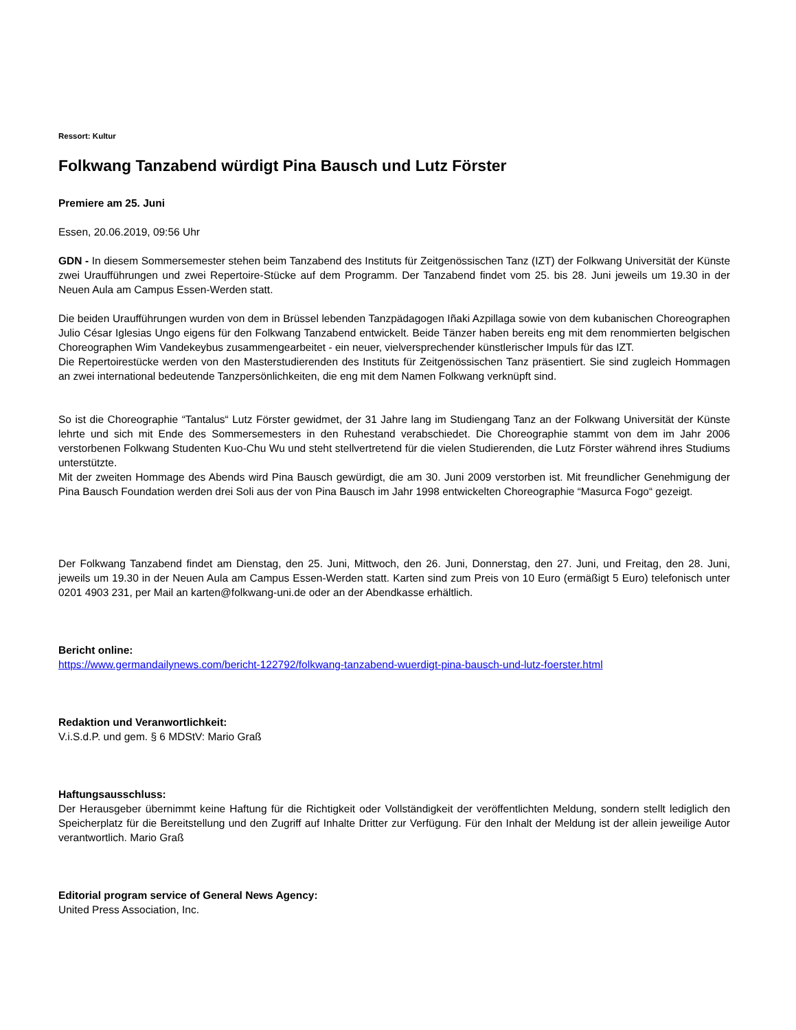Ressort: Kultur
Folkwang Tanzabend würdigt Pina Bausch und Lutz Förster
Premiere am 25. Juni
Essen, 20.06.2019, 09:56 Uhr
GDN - In diesem Sommersemester stehen beim Tanzabend des Instituts für Zeitgenössischen Tanz (IZT) der Folkwang Universität der Künste zwei Uraufführungen und zwei Repertoire-Stücke auf dem Programm. Der Tanzabend findet vom 25. bis 28. Juni jeweils um 19.30 in der Neuen Aula am Campus Essen-Werden statt.
Die beiden Uraufführungen wurden von dem in Brüssel lebenden Tanzpädagogen Iñaki Azpillaga sowie von dem kubanischen Choreographen Julio César Iglesias Ungo eigens für den Folkwang Tanzabend entwickelt. Beide Tänzer haben bereits eng mit dem renommierten belgischen Choreographen Wim Vandekeybus zusammengearbeitet - ein neuer, vielversprechender künstlerischer Impuls für das IZT.
Die Repertoirestücke werden von den Masterstudierenden des Instituts für Zeitgenössischen Tanz präsentiert. Sie sind zugleich Hommagen an zwei international bedeutende Tanzpersönlichkeiten, die eng mit dem Namen Folkwang verknüpft sind.
So ist die Choreographie “Tantalus“ Lutz Förster gewidmet, der 31 Jahre lang im Studiengang Tanz an der Folkwang Universität der Künste lehrte und sich mit Ende des Sommersemesters in den Ruhestand verabschiedet. Die Choreographie stammt von dem im Jahr 2006 verstorbenen Folkwang Studenten Kuo-Chu Wu und steht stellvertretend für die vielen Studierenden, die Lutz Förster während ihres Studiums unterstützte.
Mit der zweiten Hommage des Abends wird Pina Bausch gewürdigt, die am 30. Juni 2009 verstorben ist. Mit freundlicher Genehmigung der Pina Bausch Foundation werden drei Soli aus der von Pina Bausch im Jahr 1998 entwickelten Choreographie “Masurca Fogo“ gezeigt.
Der Folkwang Tanzabend findet am Dienstag, den 25. Juni, Mittwoch, den 26. Juni, Donnerstag, den 27. Juni, und Freitag, den 28. Juni, jeweils um 19.30 in der Neuen Aula am Campus Essen-Werden statt. Karten sind zum Preis von 10 Euro (ermäßigt 5 Euro) telefonisch unter 0201 4903 231, per Mail an karten@folkwang-uni.de oder an der Abendkasse erhältlich.
Bericht online:
https://www.germandailynews.com/bericht-122792/folkwang-tanzabend-wuerdigt-pina-bausch-und-lutz-foerster.html
Redaktion und Veranwortlichkeit:
V.i.S.d.P. und gem. § 6 MDStV: Mario Graß
Haftungsausschluss:
Der Herausgeber übernimmt keine Haftung für die Richtigkeit oder Vollständigkeit der veröffentlichten Meldung, sondern stellt lediglich den Speicherplatz für die Bereitstellung und den Zugriff auf Inhalte Dritter zur Verfügung. Für den Inhalt der Meldung ist der allein jeweilige Autor verantwortlich. Mario Graß
Editorial program service of General News Agency:
United Press Association, Inc.